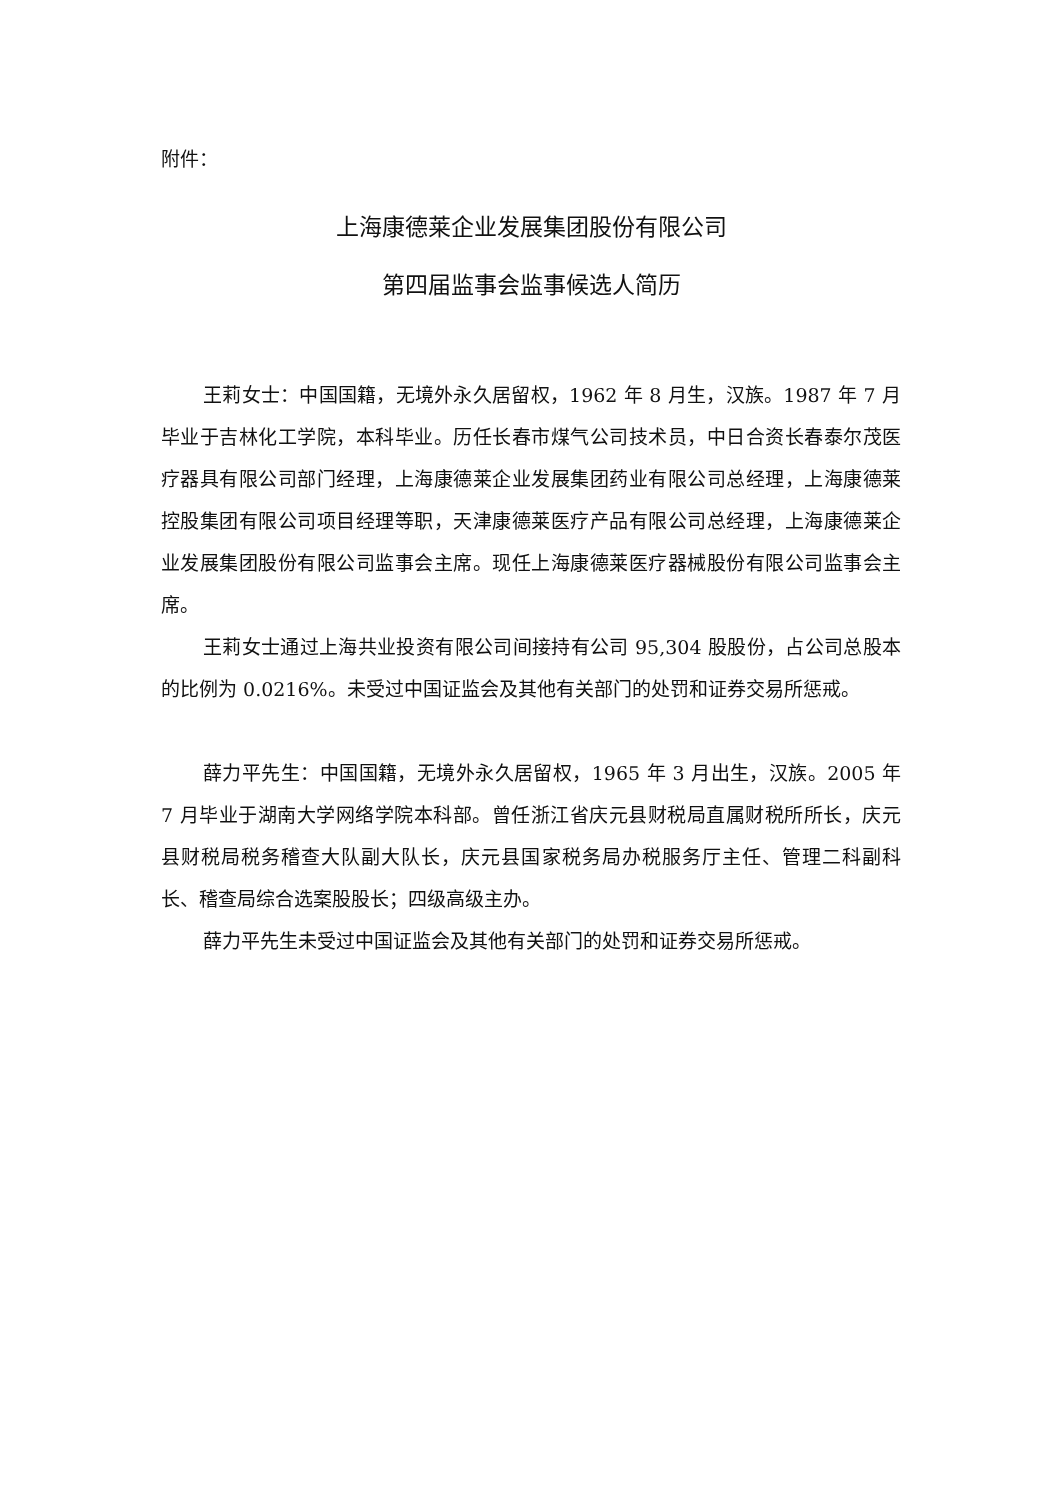附件：
上海康德莱企业发展集团股份有限公司
第四届监事会监事候选人简历
王莉女士：中国国籍，无境外永久居留权，1962 年 8 月生，汉族。1987 年 7 月毕业于吉林化工学院，本科毕业。历任长春市煤气公司技术员，中日合资长春泰尔茂医疗器具有限公司部门经理，上海康德莱企业发展集团药业有限公司总经理，上海康德莱控股集团有限公司项目经理等职，天津康德莱医疗产品有限公司总经理，上海康德莱企业发展集团股份有限公司监事会主席。现任上海康德莱医疗器械股份有限公司监事会主席。
王莉女士通过上海共业投资有限公司间接持有公司 95,304 股股份，占公司总股本的比例为 0.0216%。未受过中国证监会及其他有关部门的处罚和证券交易所惩戒。
薛力平先生：中国国籍，无境外永久居留权，1965 年 3 月出生，汉族。2005 年 7 月毕业于湖南大学网络学院本科部。曾任浙江省庆元县财税局直属财税所所长，庆元县财税局税务稽查大队副大队长，庆元县国家税务局办税服务厅主任、管理二科副科长、稽查局综合选案股股长；四级高级主办。
薛力平先生未受过中国证监会及其他有关部门的处罚和证券交易所惩戒。